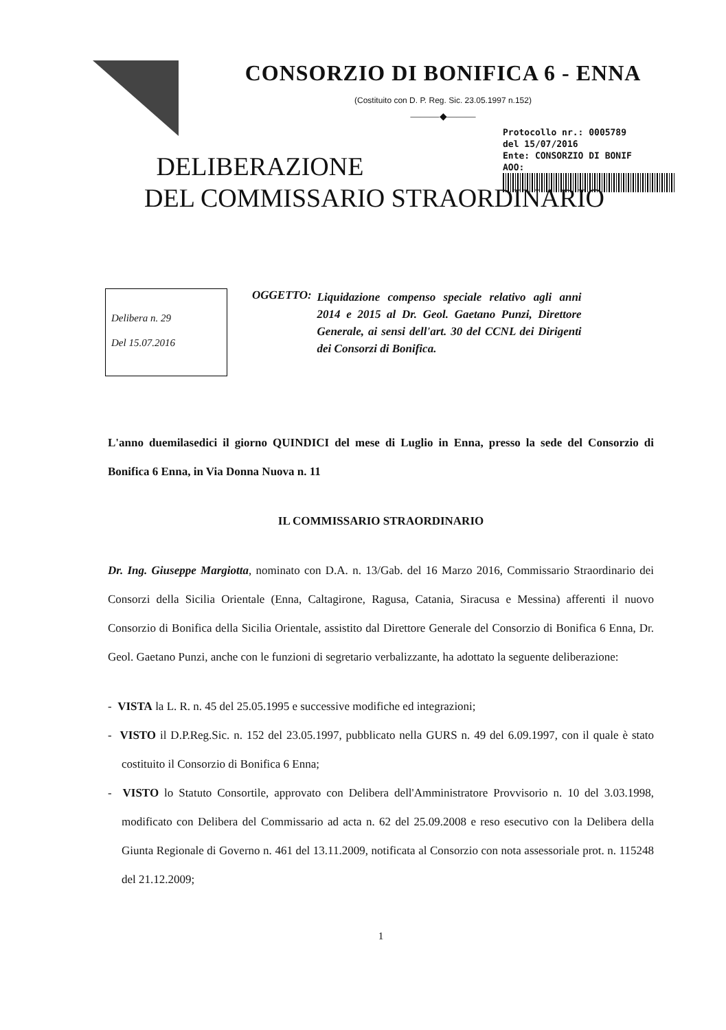CONSORZIO DI BONIFICA 6 - ENNA
(Costituito con D. P. Reg. Sic. 23.05.1997 n.152)
———◆———
Protocollo nr.: 0005789
del 15/07/2016
Ente: CONSORZIO DI BONIF
AOO:
DELIBERAZIONE
DEL COMMISSARIO STRAORDINARIO
Delibera n. 29
Del 15.07.2016
OGGETTO: Liquidazione compenso speciale relativo agli anni 2014 e 2015 al Dr. Geol. Gaetano Punzi, Direttore Generale, ai sensi dell'art. 30 del CCNL dei Dirigenti dei Consorzi di Bonifica.
L'anno duemilasedici il giorno QUINDICI del mese di Luglio in Enna, presso la sede del Consorzio di Bonifica 6 Enna, in Via Donna Nuova n. 11
IL COMMISSARIO STRAORDINARIO
Dr. Ing. Giuseppe Margiotta, nominato con D.A. n. 13/Gab. del 16 Marzo 2016, Commissario Straordinario dei Consorzi della Sicilia Orientale (Enna, Caltagirone, Ragusa, Catania, Siracusa e Messina) afferenti il nuovo Consorzio di Bonifica della Sicilia Orientale, assistito dal Direttore Generale del Consorzio di Bonifica 6 Enna, Dr. Geol. Gaetano Punzi, anche con le funzioni di segretario verbalizzante, ha adottato la seguente deliberazione:
- VISTA la L. R. n. 45 del 25.05.1995 e successive modifiche ed integrazioni;
- VISTO il D.P.Reg.Sic. n. 152 del 23.05.1997, pubblicato nella GURS n. 49 del 6.09.1997, con il quale è stato costituito il Consorzio di Bonifica 6 Enna;
- VISTO lo Statuto Consortile, approvato con Delibera dell'Amministratore Provvisorio n. 10 del 3.03.1998, modificato con Delibera del Commissario ad acta n. 62 del 25.09.2008 e reso esecutivo con la Delibera della Giunta Regionale di Governo n. 461 del 13.11.2009, notificata al Consorzio con nota assessoriale prot. n. 115248 del 21.12.2009;
1